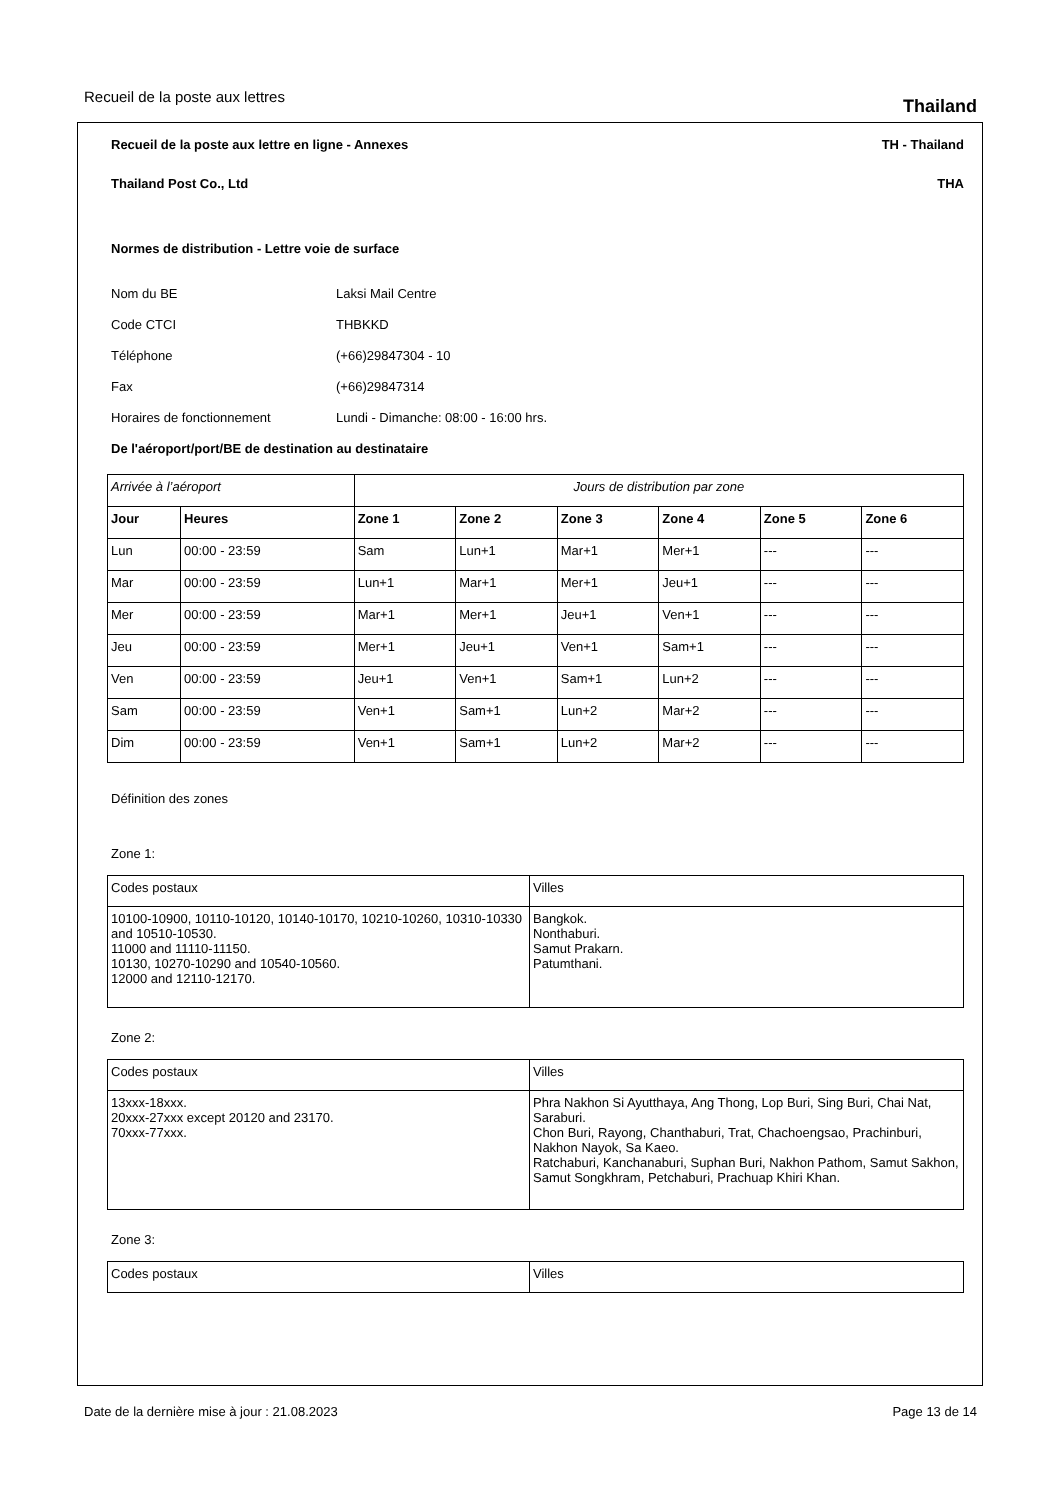Recueil de la poste aux lettres Thailand
Recueil de la poste aux lettre en ligne - Annexes TH - Thailand
Thailand Post Co., Ltd THA
Normes de distribution - Lettre voie de surface
Nom du BE Laksi Mail Centre
Code CTCI THBKKD
Téléphone (+66)29847304 - 10
Fax (+66)29847314
Horaires de fonctionnement Lundi - Dimanche: 08:00 - 16:00 hrs.
De l'aéroport/port/BE de destination au destinataire
| Arrivée à l’aéroport | | Jours de distribution par zone | | | | | |
| Jour | Heures | Zone 1 | Zone 2 | Zone 3 | Zone 4 | Zone 5 | Zone 6 |
| Lun | 00:00 - 23:59 | Sam | Lun+1 | Mar+1 | Mer+1 | --- | --- |
| Mar | 00:00 - 23:59 | Lun+1 | Mar+1 | Mer+1 | Jeu+1 | --- | --- |
| Mer | 00:00 - 23:59 | Mar+1 | Mer+1 | Jeu+1 | Ven+1 | --- | --- |
| Jeu | 00:00 - 23:59 | Mer+1 | Jeu+1 | Ven+1 | Sam+1 | --- | --- |
| Ven | 00:00 - 23:59 | Jeu+1 | Ven+1 | Sam+1 | Lun+2 | --- | --- |
| Sam | 00:00 - 23:59 | Ven+1 | Sam+1 | Lun+2 | Mar+2 | --- | --- |
| Dim | 00:00 - 23:59 | Ven+1 | Sam+1 | Lun+2 | Mar+2 | --- | --- |
Définition des zones
Zone 1:
| Codes postaux | Villes |
| 10100-10900, 10110-10120, 10140-10170, 10210-10260, 10310-10330 and 10510-10530. 11000 and 11110-11150. 10130, 10270-10290 and 10540-10560. 12000 and 12110-12170. | Bangkok. Nonthaburi. Samut Prakarn. Patumthani. |
Zone 2:
| Codes postaux | Villes |
| 13xxx-18xxx. 20xxx-27xxx except 20120 and 23170. 70xxx-77xxx. | Phra Nakhon Si Ayutthaya, Ang Thong, Lop Buri, Sing Buri, Chai Nat, Saraburi. Chon Buri, Rayong, Chanthaburi, Trat, Chachoengsao, Prachinburi, Nakhon Nayok, Sa Kaeo. Ratchaburi, Kanchanaburi, Suphan Buri, Nakhon Pathom, Samut Sakhon, Samut Songkhram, Petchaburi, Prachuap Khiri Khan. |
Zone 3:
| Codes postaux | Villes |
Date de la dernière mise à jour : 21.08.2023 Page 13 de 14